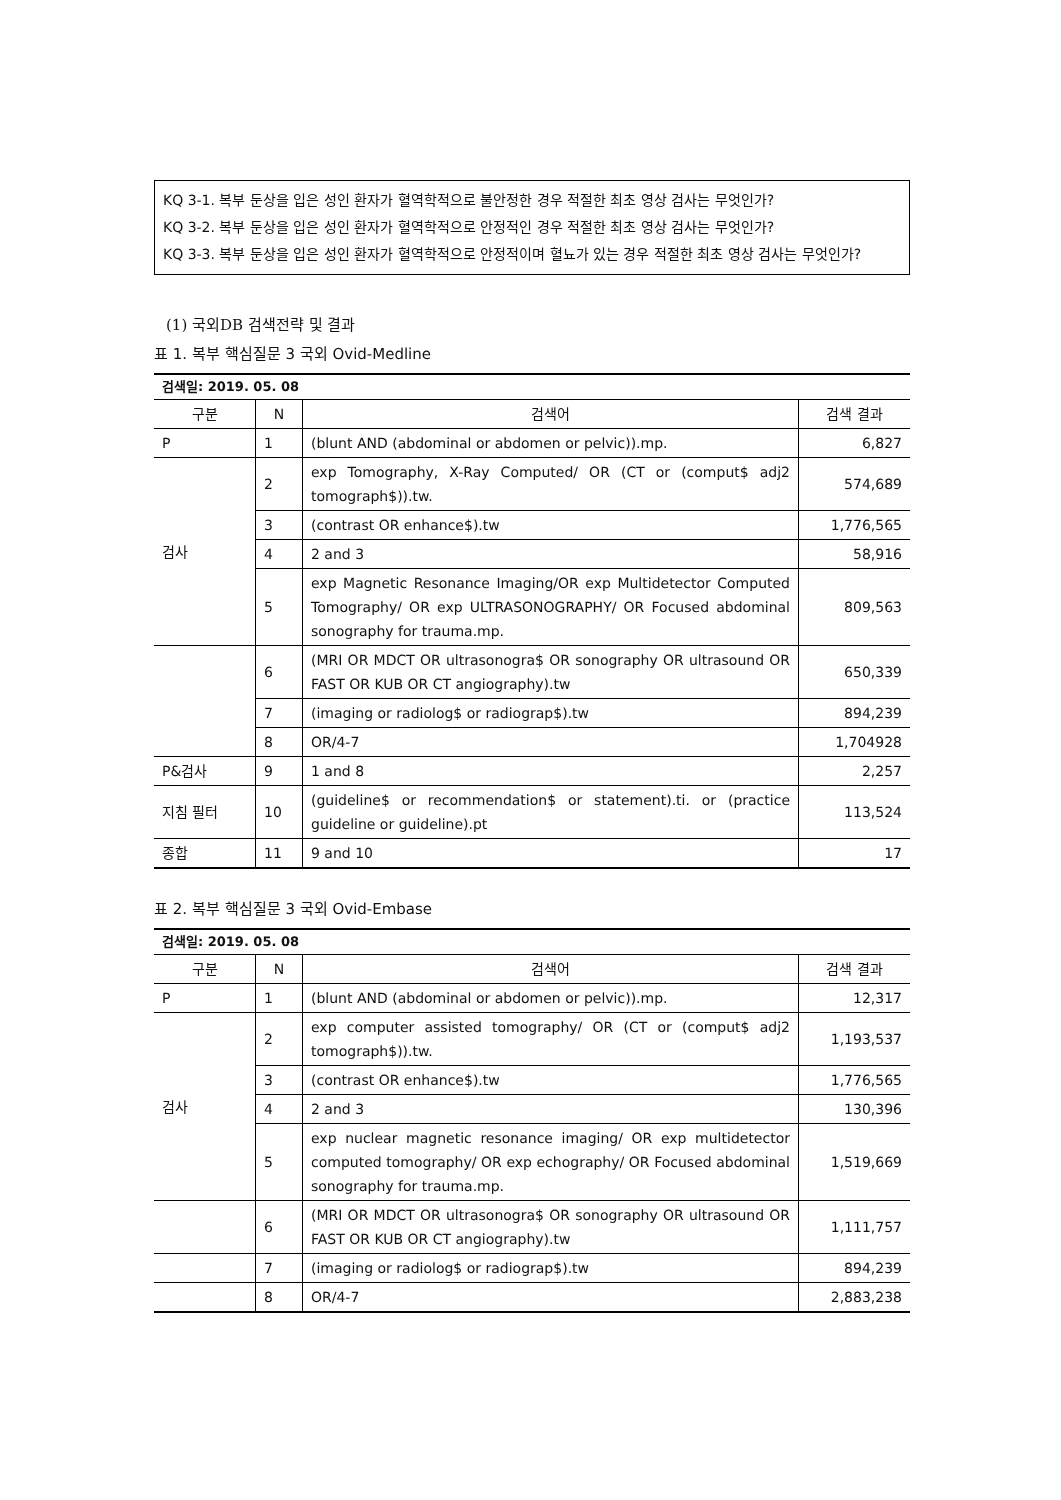KQ 3-1. 복부 둔상을 입은 성인 환자가 혈역학적으로 불안정한 경우 적절한 최초 영상 검사는 무엇인가?
KQ 3-2. 복부 둔상을 입은 성인 환자가 혈역학적으로 안정적인 경우 적절한 최초 영상 검사는 무엇인가?
KQ 3-3. 복부 둔상을 입은 성인 환자가 혈역학적으로 안정적이며 혈뇨가 있는 경우 적절한 최초 영상 검사는 무엇인가?
(1) 국외DB 검색전략 및 결과
표 1. 복부 핵심질문 3 국외 Ovid-Medline
| 검색일: 2019. 05. 08 | | | |
| 구분 | N | 검색어 | 검색 결과 |
| P | 1 | (blunt AND (abdominal or abdomen or pelvic)).mp. | 6,827 |
| 검사 | 2 | exp Tomography, X-Ray Computed/ OR (CT or (comput$ adj2 tomograph$)).tw. | 574,689 |
| | 3 | (contrast OR enhance$).tw | 1,776,565 |
| | 4 | 2 and 3 | 58,916 |
| | 5 | exp Magnetic Resonance Imaging/OR exp Multidetector Computed Tomography/ OR exp ULTRASONOGRAPHY/ OR Focused abdominal sonography for trauma.mp. | 809,563 |
| | 6 | (MRI OR MDCT OR ultrasonogra$ OR sonography OR ultrasound OR FAST OR KUB OR CT angiography).tw | 650,339 |
| | 7 | (imaging or radiolog$ or radiograp$).tw | 894,239 |
| | 8 | OR/4-7 | 1,704928 |
| P&검사 | 9 | 1 and 8 | 2,257 |
| 지침 필터 | 10 | (guideline$ or recommendation$ or statement).ti. or (practice guideline or guideline).pt | 113,524 |
| 종합 | 11 | 9 and 10 | 17 |
표 2. 복부 핵심질문 3 국외 Ovid-Embase
| 검색일: 2019. 05. 08 | | | |
| 구분 | N | 검색어 | 검색 결과 |
| P | 1 | (blunt AND (abdominal or abdomen or pelvic)).mp. | 12,317 |
| 검사 | 2 | exp computer assisted tomography/ OR (CT or (comput$ adj2 tomograph$)).tw. | 1,193,537 |
| | 3 | (contrast OR enhance$).tw | 1,776,565 |
| | 4 | 2 and 3 | 130,396 |
| | 5 | exp nuclear magnetic resonance imaging/ OR exp multidetector computed tomography/ OR exp echography/ OR Focused abdominal sonography for trauma.mp. | 1,519,669 |
| | 6 | (MRI OR MDCT OR ultrasonogra$ OR sonography OR ultrasound OR FAST OR KUB OR CT angiography).tw | 1,111,757 |
| | 7 | (imaging or radiolog$ or radiograp$).tw | 894,239 |
| | 8 | OR/4-7 | 2,883,238 |